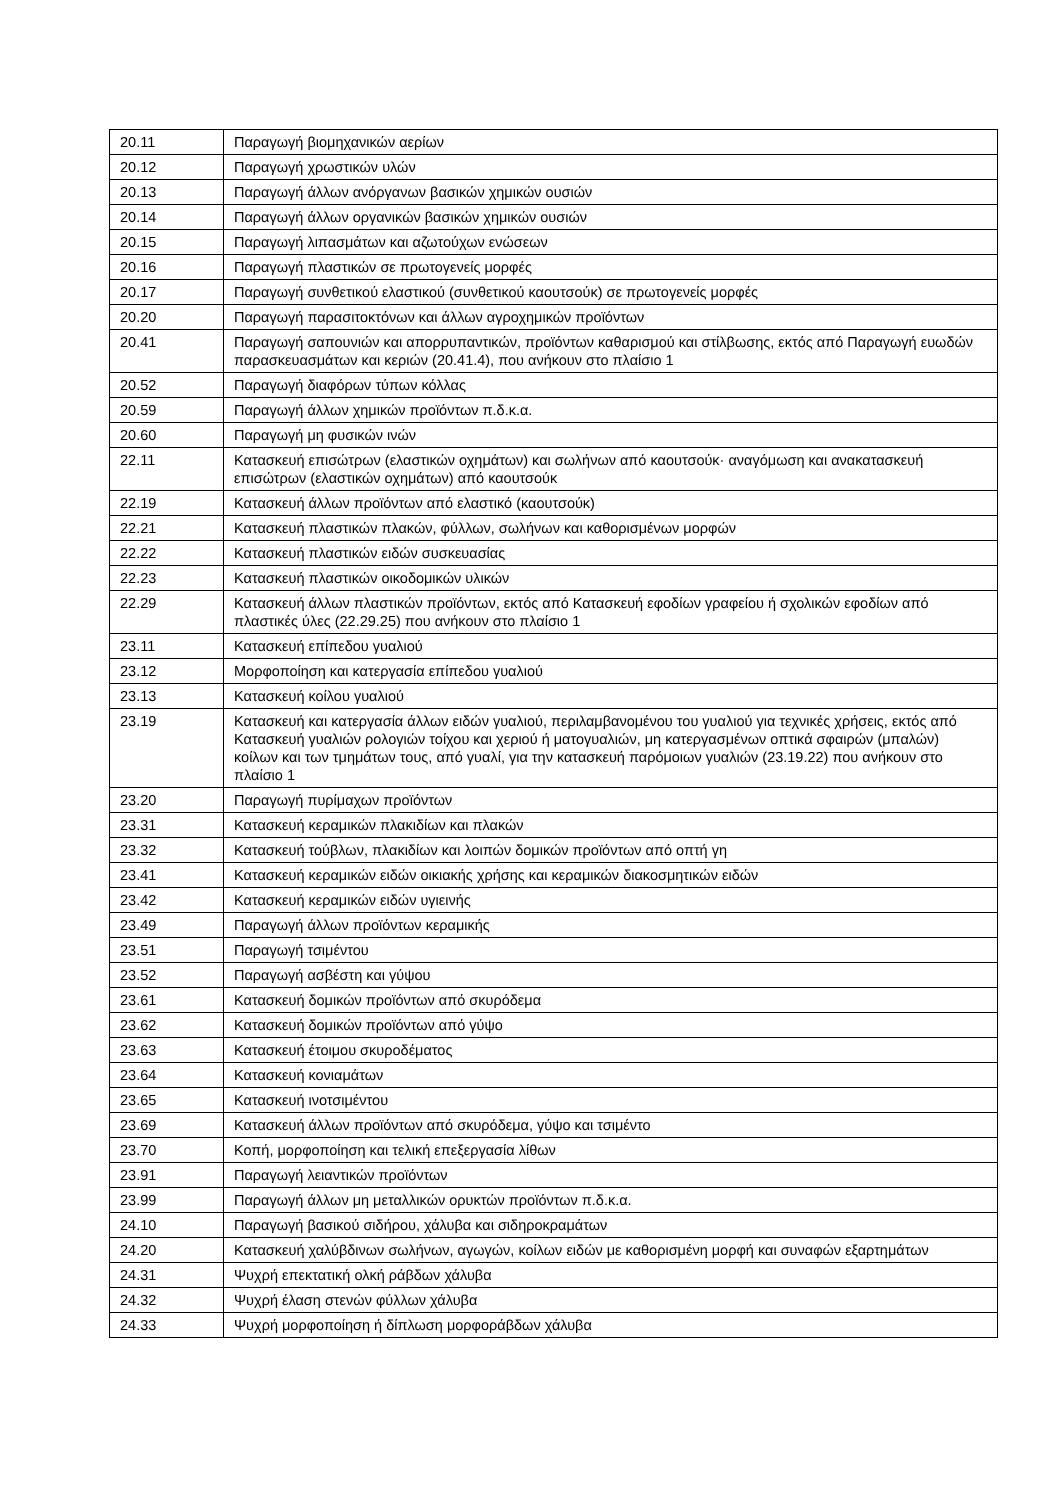| 20.11 | Παραγωγή βιομηχανικών αερίων |
| 20.12 | Παραγωγή χρωστικών υλών |
| 20.13 | Παραγωγή άλλων ανόργανων βασικών χημικών ουσιών |
| 20.14 | Παραγωγή άλλων οργανικών βασικών χημικών ουσιών |
| 20.15 | Παραγωγή λιπασμάτων και αζωτούχων ενώσεων |
| 20.16 | Παραγωγή πλαστικών σε πρωτογενείς μορφές |
| 20.17 | Παραγωγή συνθετικού ελαστικού (συνθετικού καουτσούκ) σε πρωτογενείς μορφές |
| 20.20 | Παραγωγή παρασιτοκτόνων και άλλων αγροχημικών προϊόντων |
| 20.41 | Παραγωγή σαπουνιών και απορρυπαντικών, προϊόντων καθαρισμού και στίλβωσης, εκτός από Παραγωγή ευωδών παρασκευασμάτων και κεριών (20.41.4), που ανήκουν στο πλαίσιο 1 |
| 20.52 | Παραγωγή διαφόρων τύπων κόλλας |
| 20.59 | Παραγωγή άλλων χημικών προϊόντων π.δ.κ.α. |
| 20.60 | Παραγωγή μη φυσικών ινών |
| 22.11 | Κατασκευή επισώτρων (ελαστικών οχημάτων) και σωλήνων από καουτσούκ· αναγόμωση και ανακατασκευή επισώτρων (ελαστικών οχημάτων) από καουτσούκ |
| 22.19 | Κατασκευή άλλων προϊόντων από ελαστικό (καουτσούκ) |
| 22.21 | Κατασκευή πλαστικών πλακών, φύλλων, σωλήνων και καθορισμένων μορφών |
| 22.22 | Κατασκευή πλαστικών ειδών συσκευασίας |
| 22.23 | Κατασκευή πλαστικών οικοδομικών υλικών |
| 22.29 | Κατασκευή άλλων πλαστικών προϊόντων, εκτός από Κατασκευή εφοδίων γραφείου ή σχολικών εφοδίων από πλαστικές ύλες (22.29.25) που ανήκουν στο πλαίσιο 1 |
| 23.11 | Κατασκευή επίπεδου γυαλιού |
| 23.12 | Μορφοποίηση και κατεργασία επίπεδου γυαλιού |
| 23.13 | Κατασκευή κοίλου γυαλιού |
| 23.19 | Κατασκευή και κατεργασία άλλων ειδών γυαλιού, περιλαμβανομένου του γυαλιού για τεχνικές χρήσεις, εκτός από Κατασκευή γυαλιών ρολογιών τοίχου και χεριού ή ματογυαλιών, μη κατεργασμένων οπτικά σφαιρών (μπαλών) κοίλων και των τμημάτων τους, από γυαλί, για την κατασκευή παρόμοιων γυαλιών (23.19.22) που ανήκουν στο πλαίσιο 1 |
| 23.20 | Παραγωγή πυρίμαχων προϊόντων |
| 23.31 | Κατασκευή κεραμικών πλακιδίων και πλακών |
| 23.32 | Κατασκευή τούβλων, πλακιδίων και λοιπών δομικών προϊόντων από οπτή γη |
| 23.41 | Κατασκευή κεραμικών ειδών οικιακής χρήσης και κεραμικών διακοσμητικών ειδών |
| 23.42 | Κατασκευή κεραμικών ειδών υγιεινής |
| 23.49 | Παραγωγή άλλων προϊόντων κεραμικής |
| 23.51 | Παραγωγή τσιμέντου |
| 23.52 | Παραγωγή ασβέστη και γύψου |
| 23.61 | Κατασκευή δομικών προϊόντων από σκυρόδεμα |
| 23.62 | Κατασκευή δομικών προϊόντων από γύψο |
| 23.63 | Κατασκευή έτοιμου σκυροδέματος |
| 23.64 | Κατασκευή κονιαμάτων |
| 23.65 | Κατασκευή ινοτσιμέντου |
| 23.69 | Κατασκευή άλλων προϊόντων από σκυρόδεμα, γύψο και τσιμέντο |
| 23.70 | Κοπή, μορφοποίηση και τελική επεξεργασία λίθων |
| 23.91 | Παραγωγή λειαντικών προϊόντων |
| 23.99 | Παραγωγή άλλων μη μεταλλικών ορυκτών προϊόντων π.δ.κ.α. |
| 24.10 | Παραγωγή βασικού σιδήρου, χάλυβα και σιδηροκραμάτων |
| 24.20 | Κατασκευή χαλύβδινων σωλήνων, αγωγών, κοίλων ειδών με καθορισμένη μορφή και συναφών εξαρτημάτων |
| 24.31 | Ψυχρή επεκτατική ολκή ράβδων χάλυβα |
| 24.32 | Ψυχρή έλαση στενών φύλλων χάλυβα |
| 24.33 | Ψυχρή μορφοποίηση ή δίπλωση μορφοράβδων χάλυβα |